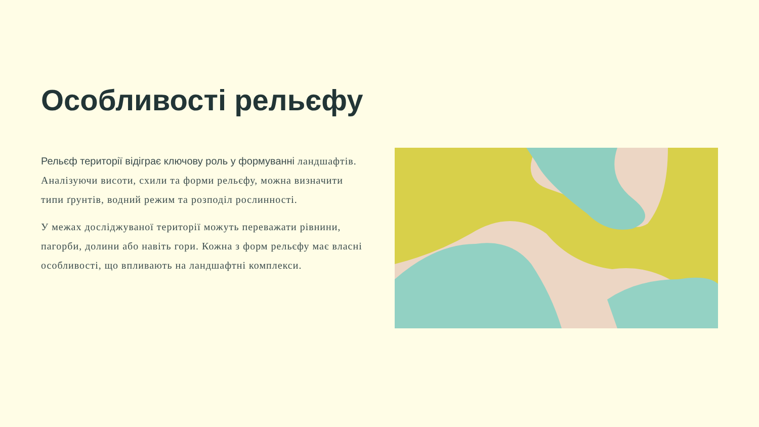Особливості рельєфу
Рельєф території відіграє ключову роль у формуванні ландшафтів. Аналізуючи висоти, схили та форми рельєфу, можна визначити типи ґрунтів, водний режим та розподіл рослинності.
У межах досліджуваної території можуть переважати рівнини, пагорби, долини або навіть гори. Кожна з форм рельєфу має власні особливості, що впливають на ландшафтні комплекси.